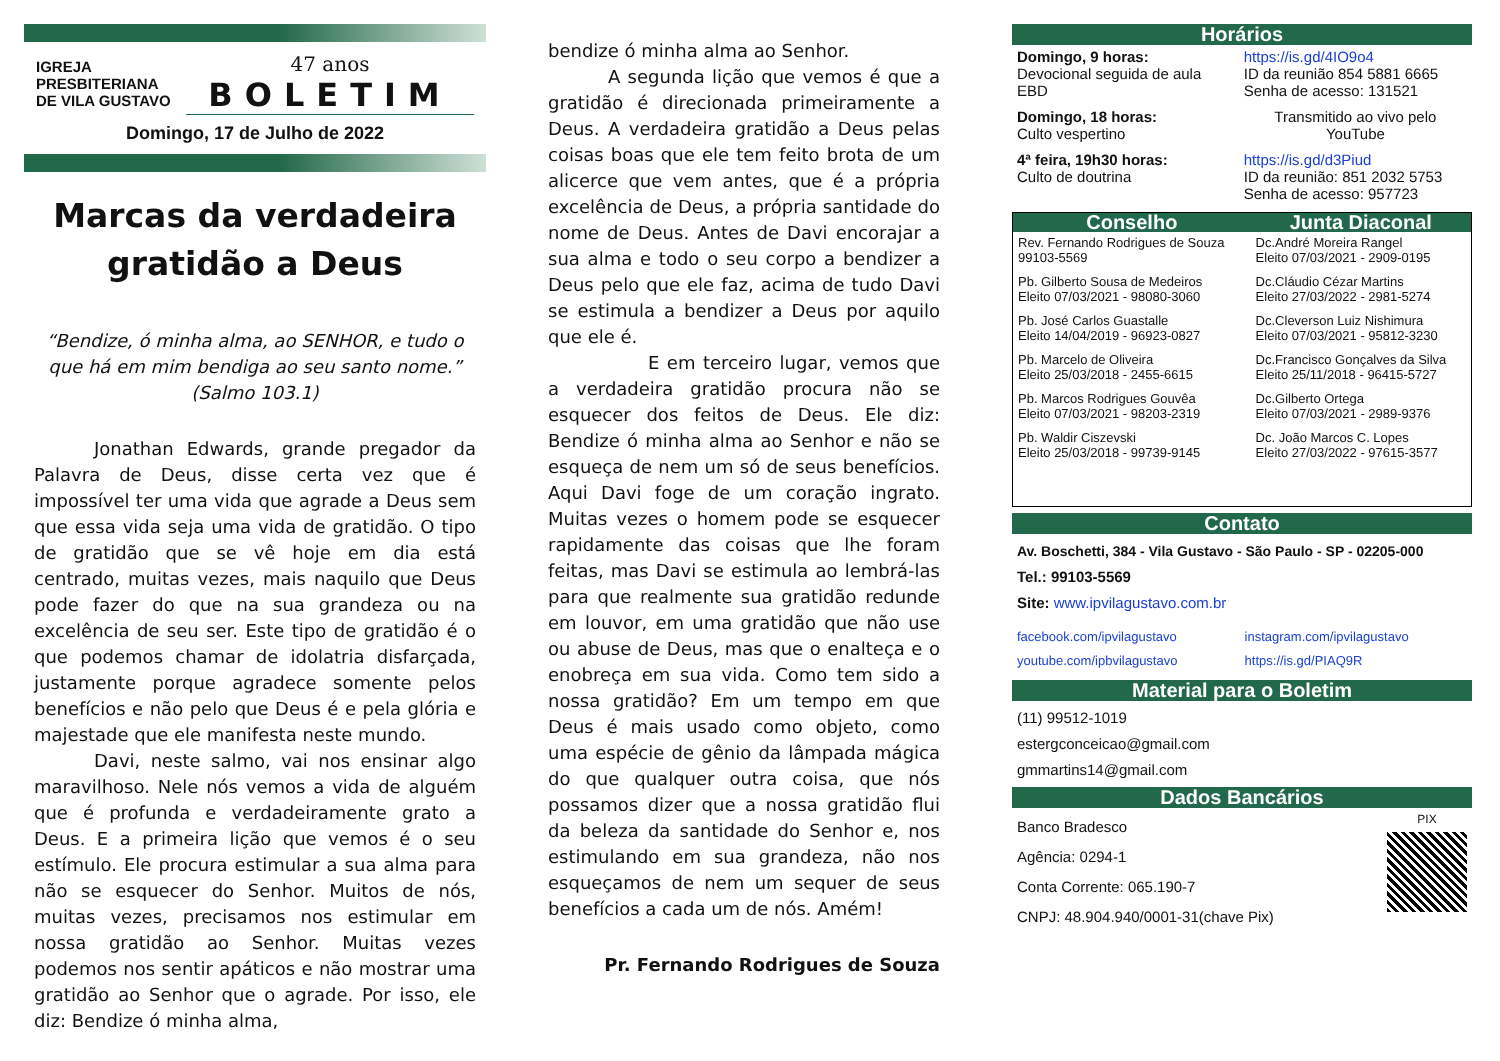IGREJA
PRESBITERIANA
DE VILA GUSTAVO
47 anos
BOLETIM
Domingo, 17 de Julho de 2022
Marcas da verdadeira gratidão a Deus
“Bendize, ó minha alma, ao SENHOR, e tudo o que há em mim bendiga ao seu santo nome.” (Salmo 103.1)
Jonathan Edwards, grande pregador da Palavra de Deus, disse certa vez que é impossível ter uma vida que agrade a Deus sem que essa vida seja uma vida de gratidão. O tipo de gratidão que se vê hoje em dia está centrado, muitas vezes, mais naquilo que Deus pode fazer do que na sua grandeza ou na excelência de seu ser. Este tipo de gratidão é o que podemos chamar de idolatria disfarçada, justamente porque agradece somente pelos benefícios e não pelo que Deus é e pela glória e majestade que ele manifesta neste mundo.
Davi, neste salmo, vai nos ensinar algo maravilhoso. Nele nós vemos a vida de alguém que é profunda e verdadeiramente grato a Deus. E a primeira lição que vemos é o seu estímulo. Ele procura estimular a sua alma para não se esquecer do Senhor. Muitos de nós, muitas vezes, precisamos nos estimular em nossa gratidão ao Senhor. Muitas vezes podemos nos sentir apáticos e não mostrar uma gratidão ao Senhor que o agrade. Por isso, ele diz: Bendize ó minha alma,
bendize ó minha alma ao Senhor.
A segunda lição que vemos é que a gratidão é direcionada primeiramente a Deus. A verdadeira gratidão a Deus pelas coisas boas que ele tem feito brota de um alicerce que vem antes, que é a própria excelência de Deus, a própria santidade do nome de Deus. Antes de Davi encorajar a sua alma e todo o seu corpo a bendizer a Deus pelo que ele faz, acima de tudo Davi se estimula a bendizer a Deus por aquilo que ele é.
E em terceiro lugar, vemos que a verdadeira gratidão procura não se esquecer dos feitos de Deus. Ele diz: Bendize ó minha alma ao Senhor e não se esqueça de nem um só de seus benefícios. Aqui Davi foge de um coração ingrato. Muitas vezes o homem pode se esquecer rapidamente das coisas que lhe foram feitas, mas Davi se estimula ao lembrá-las para que realmente sua gratidão redunde em louvor, em uma gratidão que não use ou abuse de Deus, mas que o enalteça e o enobreça em sua vida. Como tem sido a nossa gratidão? Em um tempo em que Deus é mais usado como objeto, como uma espécie de gênio da lâmpada mágica do que qualquer outra coisa, que nós possamos dizer que a nossa gratidão flui da beleza da santidade do Senhor e, nos estimulando em sua grandeza, não nos esqueçamos de nem um sequer de seus benefícios a cada um de nós. Amém!
Pr. Fernando Rodrigues de Souza
Horários
| Domingo, 9 horas: Devocional seguida de aula EBD | https://is.gd/4IO9o4 ID da reunião 854 5881 6665 Senha de acesso: 131521 |
| Domingo, 18 horas: Culto vespertino | Transmitido ao vivo pelo YouTube |
| 4ª feira, 19h30 horas: Culto de doutrina | https://is.gd/d3Piud ID da reunião: 851 2032 5753 Senha de acesso: 957723 |
| Conselho | Junta Diaconal |
| --- | --- |
| Rev. Fernando Rodrigues de Souza 99103-5569 | Dc.André Moreira Rangel Eleito 07/03/2021 - 2909-0195 |
| Pb. Gilberto Sousa de Medeiros Eleito 07/03/2021 - 98080-3060 | Dc.Cláudio Cézar Martins Eleito 27/03/2022 - 2981-5274 |
| Pb. José Carlos Guastalle Eleito 14/04/2019 - 96923-0827 | Dc.Cleverson Luiz Nishimura Eleito 07/03/2021 - 95812-3230 |
| Pb. Marcelo de Oliveira Eleito 25/03/2018 - 2455-6615 | Dc.Francisco Gonçalves da Silva Eleito 25/11/2018 - 96415-5727 |
| Pb. Marcos Rodrigues Gouvêa Eleito 07/03/2021 - 98203-2319 | Dc.Gilberto Ortega Eleito 07/03/2021 - 2989-9376 |
| Pb. Waldir Ciszevski Eleito 25/03/2018 - 99739-9145 | Dc. João Marcos C. Lopes Eleito 27/03/2022 - 97615-3577 |
Contato
Av. Boschetti, 384 - Vila Gustavo - São Paulo - SP - 02205-000
Tel.: 99103-5569
Site: www.ipvilagustavo.com.br
| facebook.com/ipvilagustavo | instagram.com/ipvilagustavo |
| youtube.com/ipbvilagustavo | https://is.gd/PIAQ9R |
Material para o Boletim
(11) 99512-1019
estergconceicao@gmail.com
gmmartins14@gmail.com
Dados Bancários
Banco Bradesco
Agência: 0294-1
Conta Corrente: 065.190-7
CNPJ: 48.904.940/0001-31(chave Pix)
PIX